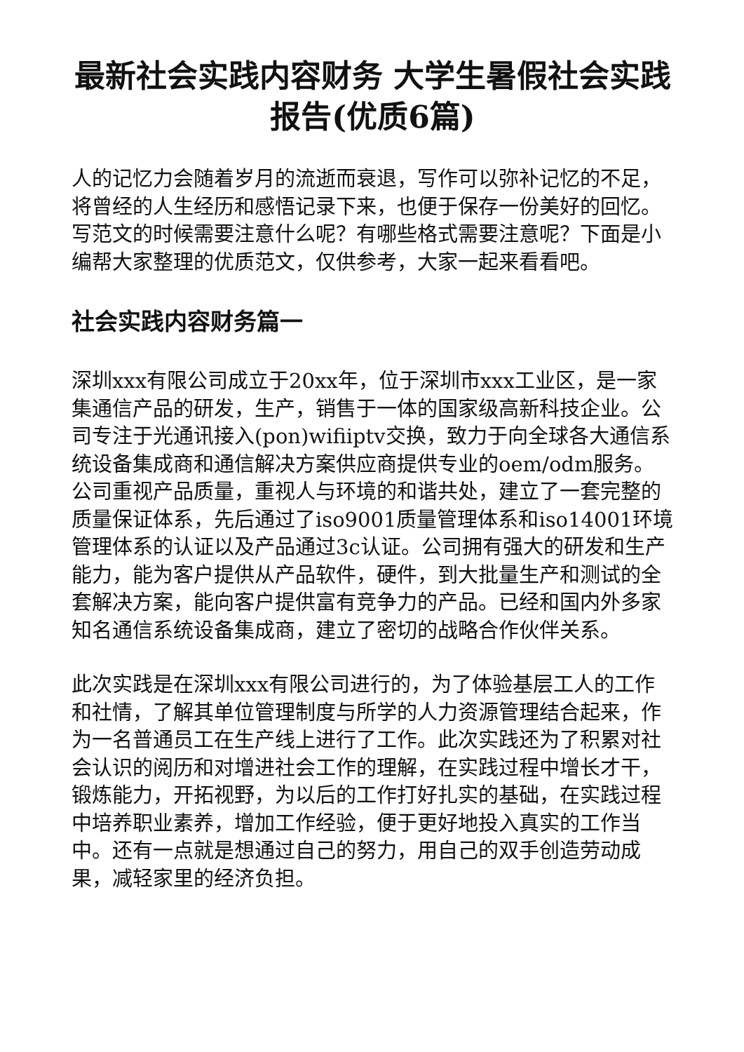最新社会实践内容财务 大学生暑假社会实践报告(优质6篇)
人的记忆力会随着岁月的流逝而衰退，写作可以弥补记忆的不足，将曾经的人生经历和感悟记录下来，也便于保存一份美好的回忆。写范文的时候需要注意什么呢？有哪些格式需要注意呢？下面是小编帮大家整理的优质范文，仅供参考，大家一起来看看吧。
社会实践内容财务篇一
深圳xxx有限公司成立于20xx年，位于深圳市xxx工业区，是一家集通信产品的研发，生产，销售于一体的国家级高新科技企业。公司专注于光通讯接入(pon)wifiiptv交换，致力于向全球各大通信系统设备集成商和通信解决方案供应商提供专业的oem/odm服务。公司重视产品质量，重视人与环境的和谐共处，建立了一套完整的质量保证体系，先后通过了iso9001质量管理体系和iso14001环境管理体系的认证以及产品通过3c认证。公司拥有强大的研发和生产能力，能为客户提供从产品软件，硬件，到大批量生产和测试的全套解决方案，能向客户提供富有竞争力的产品。已经和国内外多家知名通信系统设备集成商，建立了密切的战略合作伙伴关系。
此次实践是在深圳xxx有限公司进行的，为了体验基层工人的工作和社情，了解其单位管理制度与所学的人力资源管理结合起来，作为一名普通员工在生产线上进行了工作。此次实践还为了积累对社会认识的阅历和对增进社会工作的理解，在实践过程中增长才干，锻炼能力，开拓视野，为以后的工作打好扎实的基础，在实践过程中培养职业素养，增加工作经验，便于更好地投入真实的工作当中。还有一点就是想通过自己的努力，用自己的双手创造劳动成果，减轻家里的经济负担。